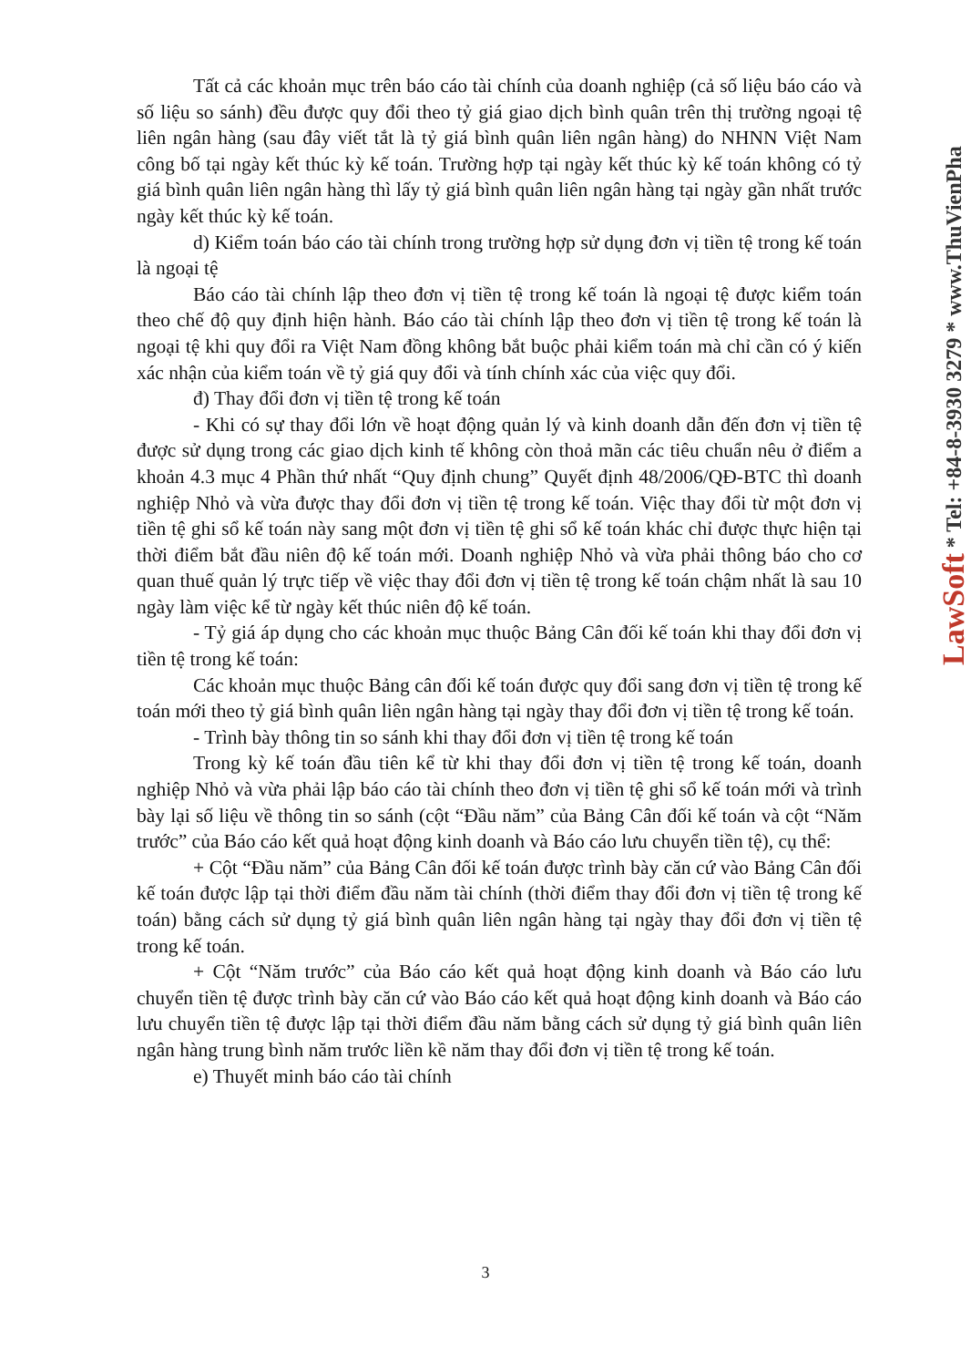Tất cả các khoản mục trên báo cáo tài chính của doanh nghiệp (cả số liệu báo cáo và số liệu so sánh) đều được quy đổi theo tỷ giá giao dịch bình quân trên thị trường ngoại tệ liên ngân hàng (sau đây viết tắt là tỷ giá bình quân liên ngân hàng) do NHNN Việt Nam công bố tại ngày kết thúc kỳ kế toán. Trường hợp tại ngày kết thúc kỳ kế toán không có tỷ giá bình quân liên ngân hàng thì lấy tỷ giá bình quân liên ngân hàng tại ngày gần nhất trước ngày kết thúc kỳ kế toán.
d) Kiểm toán báo cáo tài chính trong trường hợp sử dụng đơn vị tiền tệ trong kế toán là ngoại tệ
Báo cáo tài chính lập theo đơn vị tiền tệ trong kế toán là ngoại tệ được kiểm toán theo chế độ quy định hiện hành. Báo cáo tài chính lập theo đơn vị tiền tệ trong kế toán là ngoại tệ khi quy đổi ra Việt Nam đồng không bắt buộc phải kiểm toán mà chỉ cần có ý kiến xác nhận của kiểm toán về tỷ giá quy đổi và tính chính xác của việc quy đổi.
đ) Thay đổi đơn vị tiền tệ trong kế toán
- Khi có sự thay đổi lớn về hoạt động quản lý và kinh doanh dẫn đến đơn vị tiền tệ được sử dụng trong các giao dịch kinh tế không còn thoả mãn các tiêu chuẩn nêu ở điểm a khoản 4.3 mục 4 Phần thứ nhất “Quy định chung” Quyết định 48/2006/QĐ-BTC thì doanh nghiệp Nhỏ và vừa được thay đổi đơn vị tiền tệ trong kế toán. Việc thay đổi từ một đơn vị tiền tệ ghi sổ kế toán này sang một đơn vị tiền tệ ghi sổ kế toán khác chỉ được thực hiện tại thời điểm bắt đầu niên độ kế toán mới. Doanh nghiệp Nhỏ và vừa phải thông báo cho cơ quan thuế quản lý trực tiếp về việc thay đổi đơn vị tiền tệ trong kế toán chậm nhất là sau 10 ngày làm việc kể từ ngày kết thúc niên độ kế toán.
- Tỷ giá áp dụng cho các khoản mục thuộc Bảng Cân đối kế toán khi thay đổi đơn vị tiền tệ trong kế toán:
Các khoản mục thuộc Bảng cân đối kế toán được quy đổi sang đơn vị tiền tệ trong kế toán mới theo tỷ giá bình quân liên ngân hàng tại ngày thay đổi đơn vị tiền tệ trong kế toán.
- Trình bày thông tin so sánh khi thay đổi đơn vị tiền tệ trong kế toán
Trong kỳ kế toán đầu tiên kể từ khi thay đổi đơn vị tiền tệ trong kế toán, doanh nghiệp Nhỏ và vừa phải lập báo cáo tài chính theo đơn vị tiền tệ ghi sổ kế toán mới và trình bày lại số liệu về thông tin so sánh (cột “Đầu năm” của Bảng Cân đối kế toán và cột “Năm trước” của Báo cáo kết quả hoạt động kinh doanh và Báo cáo lưu chuyển tiền tệ), cụ thể:
+ Cột “Đầu năm” của Bảng Cân đối kế toán được trình bày căn cứ vào Bảng Cân đối kế toán được lập tại thời điểm đầu năm tài chính (thời điểm thay đổi đơn vị tiền tệ trong kế toán) bằng cách sử dụng tỷ giá bình quân liên ngân hàng tại ngày thay đổi đơn vị tiền tệ trong kế toán.
+ Cột “Năm trước” của Báo cáo kết quả hoạt động kinh doanh và Báo cáo lưu chuyển tiền tệ được trình bày căn cứ vào Báo cáo kết quả hoạt động kinh doanh và Báo cáo lưu chuyển tiền tệ được lập tại thời điểm đầu năm bằng cách sử dụng tỷ giá bình quân liên ngân hàng trung bình năm trước liền kề năm thay đổi đơn vị tiền tệ trong kế toán.
e) Thuyết minh báo cáo tài chính
3
LawSoft * Tel: +84-8-3930 3279 * www.ThuVienPha